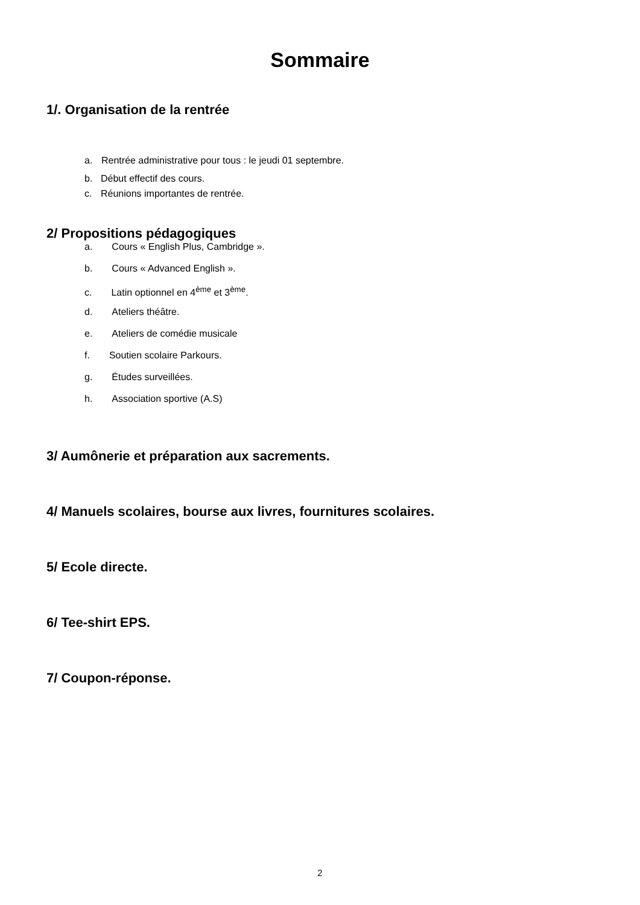Sommaire
1/. Organisation de la rentrée
a. Rentrée administrative pour tous : le jeudi 01 septembre.
b. Début effectif des cours.
c. Réunions importantes de rentrée.
2/ Propositions pédagogiques
a. Cours « English Plus, Cambridge ».
b. Cours « Advanced English ».
c. Latin optionnel en 4<sup>ème</sup> et 3<sup>ème</sup>.
d. Ateliers théâtre.
e. Ateliers de comédie musicale
f. Soutien scolaire Parkours.
g. Études surveillées.
h. Association sportive (A.S)
3/ Aumônerie et préparation aux sacrements.
4/ Manuels scolaires, bourse aux livres, fournitures scolaires.
5/ Ecole directe.
6/ Tee-shirt EPS.
7/ Coupon-réponse.
2